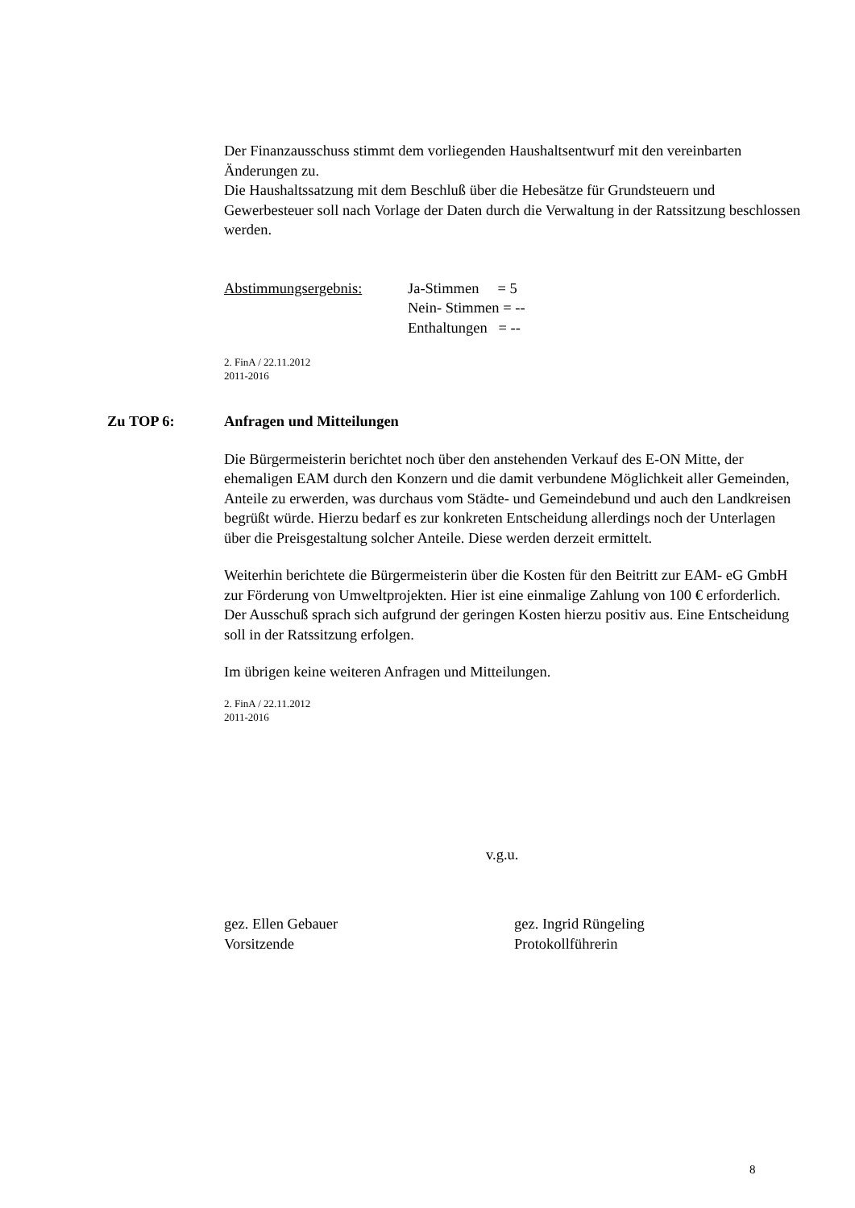Der Finanzausschuss stimmt dem vorliegenden Haushaltsentwurf mit den vereinbarten Änderungen zu.
Die Haushaltssatzung mit dem Beschluß über die Hebesätze für Grundsteuern und Gewerbesteuer soll nach Vorlage der Daten durch die Verwaltung in der Ratssitzung beschlossen werden.
Abstimmungsergebnis: Ja-Stimmen = 5
Nein- Stimmen = --
Enthaltungen = --
2. FinA / 22.11.2012
2011-2016
Zu TOP 6: Anfragen und Mitteilungen
Die Bürgermeisterin berichtet noch über den anstehenden Verkauf des E-ON Mitte, der ehemaligen EAM durch den Konzern und die damit verbundene Möglichkeit aller Gemeinden, Anteile zu erwerden, was durchaus vom Städte- und Gemeindebund und auch den Landkreisen begrüßt würde. Hierzu bedarf es zur konkreten Entscheidung allerdings noch der Unterlagen über die Preisgestaltung solcher Anteile. Diese werden derzeit ermittelt.
Weiterhin berichtete die Bürgermeisterin über die Kosten für den Beitritt zur EAM- eG GmbH zur Förderung von Umweltprojekten. Hier ist eine einmalige Zahlung von 100 € erforderlich. Der Ausschuß sprach sich aufgrund der geringen Kosten hierzu positiv aus. Eine Entscheidung soll in der Ratssitzung erfolgen.
Im übrigen keine weiteren Anfragen und Mitteilungen.
2. FinA / 22.11.2012
2011-2016
v.g.u.
gez. Ellen Gebauer
Vorsitzende
gez. Ingrid Rüngeling
Protokollführerin
8